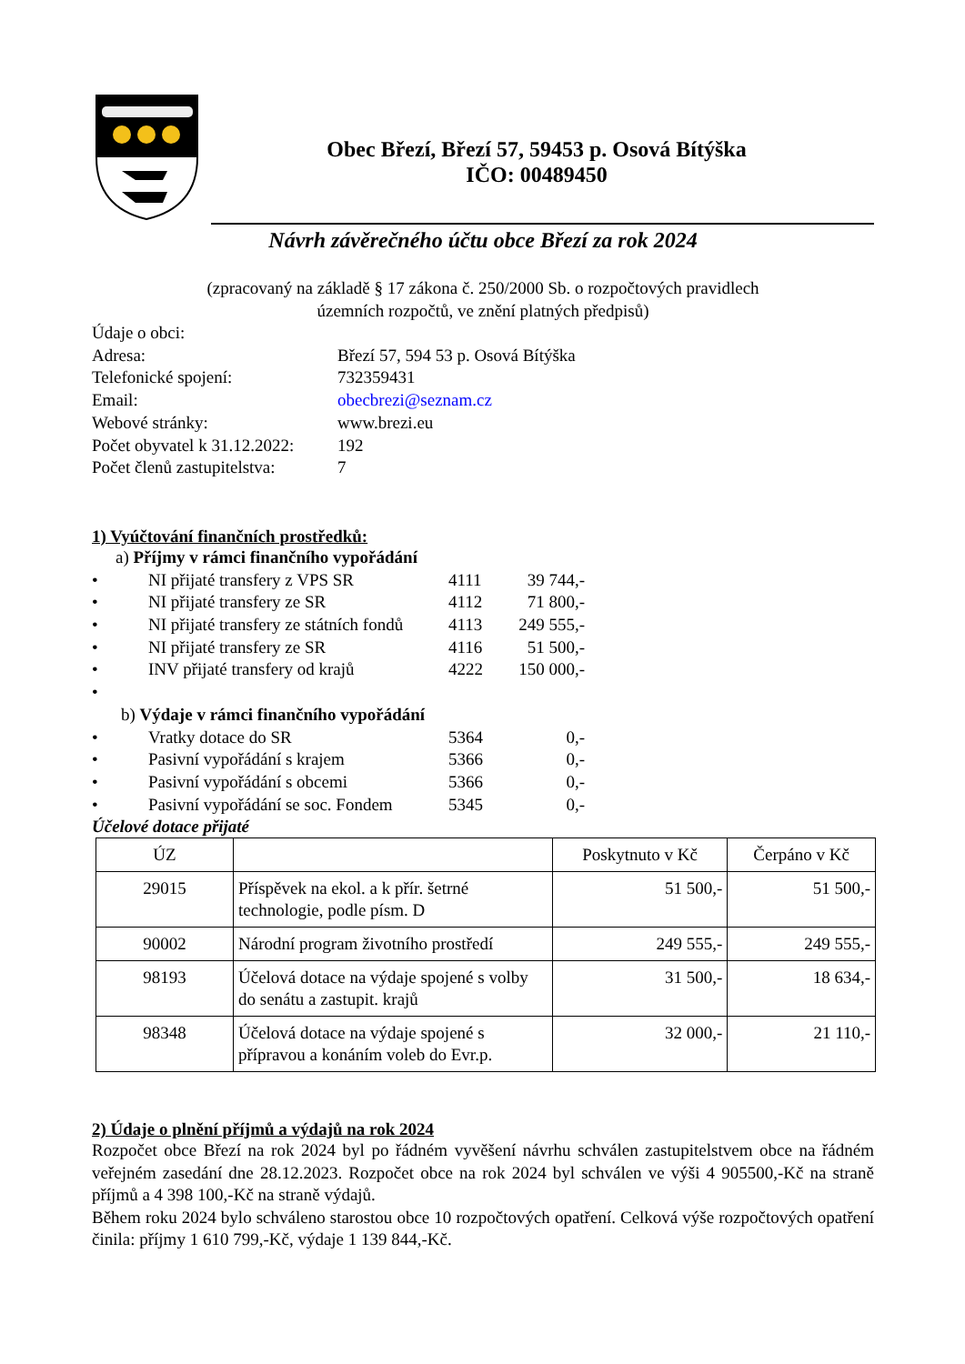Obec Březí, Březí 57, 59453 p. Osová Bítýška
IČO: 00489450
Návrh závěrečného účtu obce Březí za rok 2024
(zpracovaný na základě § 17 zákona č. 250/2000 Sb. o rozpočtových pravidlech
územních rozpočtů, ve znění platných předpisů)
Údaje o obci:
Adresa: Březí 57, 594 53 p. Osová Bítýška
Telefonické spojení: 732359431
Email: obecbrezi@seznam.cz
Webové stránky: www.brezi.eu
Počet obyvatel k 31.12.2022: 192
Počet členů zastupitelstva: 7
1) Vyúčtování finančních prostředků:
a) Příjmy v rámci finančního vypořádání
• NI přijaté transfery z VPS SR 4111 39 744,-
• NI přijaté transfery ze SR 4112 71 800,-
• NI přijaté transfery ze státních fondů 4113 249 555,-
• NI přijaté transfery ze SR 4116 51 500,-
• INV přijaté transfery od krajů 4222 150 000,-
•
b) Výdaje v rámci finančního vypořádání
• Vratky dotace do SR 5364 0,-
• Pasivní vypořádání s krajem 5366 0,-
• Pasivní vypořádání s obcemi 5366 0,-
• Pasivní vypořádání se soc. Fondem 5345 0,-
Účelové dotace přijaté
| ÚZ | | Poskytnuto v Kč | Čerpáno v Kč |
| --- | --- | --- | --- |
| 29015 | Příspěvek na ekol. a k přír. šetrné technologie, podle písm. D | 51 500,- | 51 500,- |
| 90002 | Národní program životního prostředí | 249 555,- | 249 555,- |
| 98193 | Účelová dotace na výdaje spojené s volby do senátu a zastupit. krajů | 31 500,- | 18 634,- |
| 98348 | Účelová dotace na výdaje spojené s přípravou a konáním voleb do Evr.p. | 32 000,- | 21 110,- |
2) Údaje o plnění příjmů a výdajů na rok 2024
Rozpočet obce Březí na rok 2024 byl po řádném vyvěšení návrhu schválen zastupitelstvem obce na řádném veřejném zasedání dne 28.12.2023. Rozpočet obce na rok 2024 byl schválen ve výši 4 905500,-Kč na straně příjmů a 4 398 100,-Kč na straně výdajů.
Během roku 2024 bylo schváleno starostou obce 10 rozpočtových opatření. Celková výše rozpočtových opatření činila: příjmy 1 610 799,-Kč, výdaje 1 139 844,-Kč.